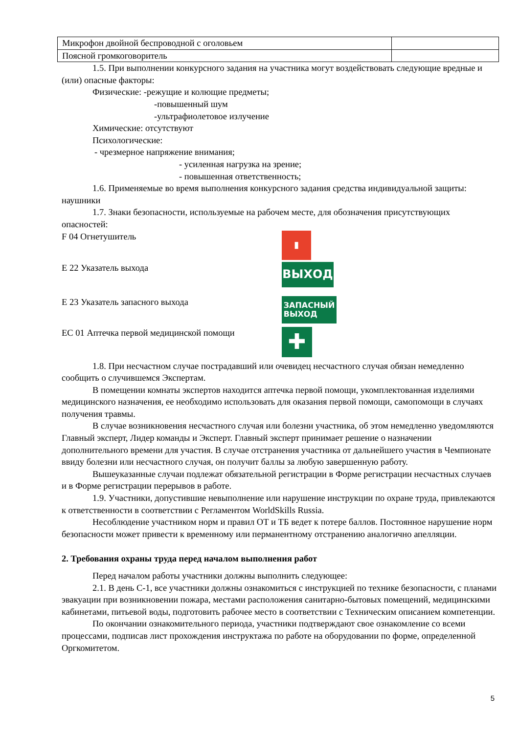| Микрофон двойной беспроводной с оголовьем | |
| Поясной громкоговоритель | |
1.5. При выполнении конкурсного задания на участника могут воздействовать следующие вредные и (или) опасные факторы:
Физические: -режущие и колющие предметы;
-повышенный шум
-ультрафиолетовое излучение
Химические: отсутствуют
Психологические:
- чрезмерное напряжение внимания;
- усиленная нагрузка на зрение;
- повышенная ответственность;
1.6. Применяемые во время выполнения конкурсного задания средства индивидуальной защиты: наушники
1.7. Знаки безопасности, используемые на рабочем месте, для обозначения присутствующих опасностей:
F 04 Огнетушитель
▮
E 22 Указатель выхода
ВЫХОД
E 23 Указатель запасного выхода
ЗАПАСНЫЙ
ВЫХОД
EC 01 Аптечка первой медицинской помощи
✚
1.8. При несчастном случае пострадавший или очевидец несчастного случая обязан немедленно сообщить о случившемся Экспертам.
В помещении комнаты экспертов находится аптечка первой помощи, укомплектованная изделиями медицинского назначения, ее необходимо использовать для оказания первой помощи, самопомощи в случаях получения травмы.
В случае возникновения несчастного случая или болезни участника, об этом немедленно уведомляются Главный эксперт, Лидер команды и Эксперт. Главный эксперт принимает решение о назначении дополнительного времени для участия. В случае отстранения участника от дальнейшего участия в Чемпионате ввиду болезни или несчастного случая, он получит баллы за любую завершенную работу.
Вышеуказанные случаи подлежат обязательной регистрации в Форме регистрации несчастных случаев и в Форме регистрации перерывов в работе.
1.9. Участники, допустившие невыполнение или нарушение инструкции по охране труда, привлекаются к ответственности в соответствии с Регламентом WorldSkills Russia.
Несоблюдение участником норм и правил ОТ и ТБ ведет к потере баллов. Постоянное нарушение норм безопасности может привести к временному или перманентному отстранению аналогично апелляции.
2. Требования охраны труда перед началом выполнения работ
Перед началом работы участники должны выполнить следующее:
2.1. В день С-1, все участники должны ознакомиться с инструкцией по технике безопасности, с планами эвакуации при возникновении пожара, местами расположения санитарно-бытовых помещений, медицинскими кабинетами, питьевой воды, подготовить рабочее место в соответствии с Техническим описанием компетенции.
По окончании ознакомительного периода, участники подтверждают свое ознакомление со всеми процессами, подписав лист прохождения инструктажа по работе на оборудовании по форме, определенной Оргкомитетом.
5